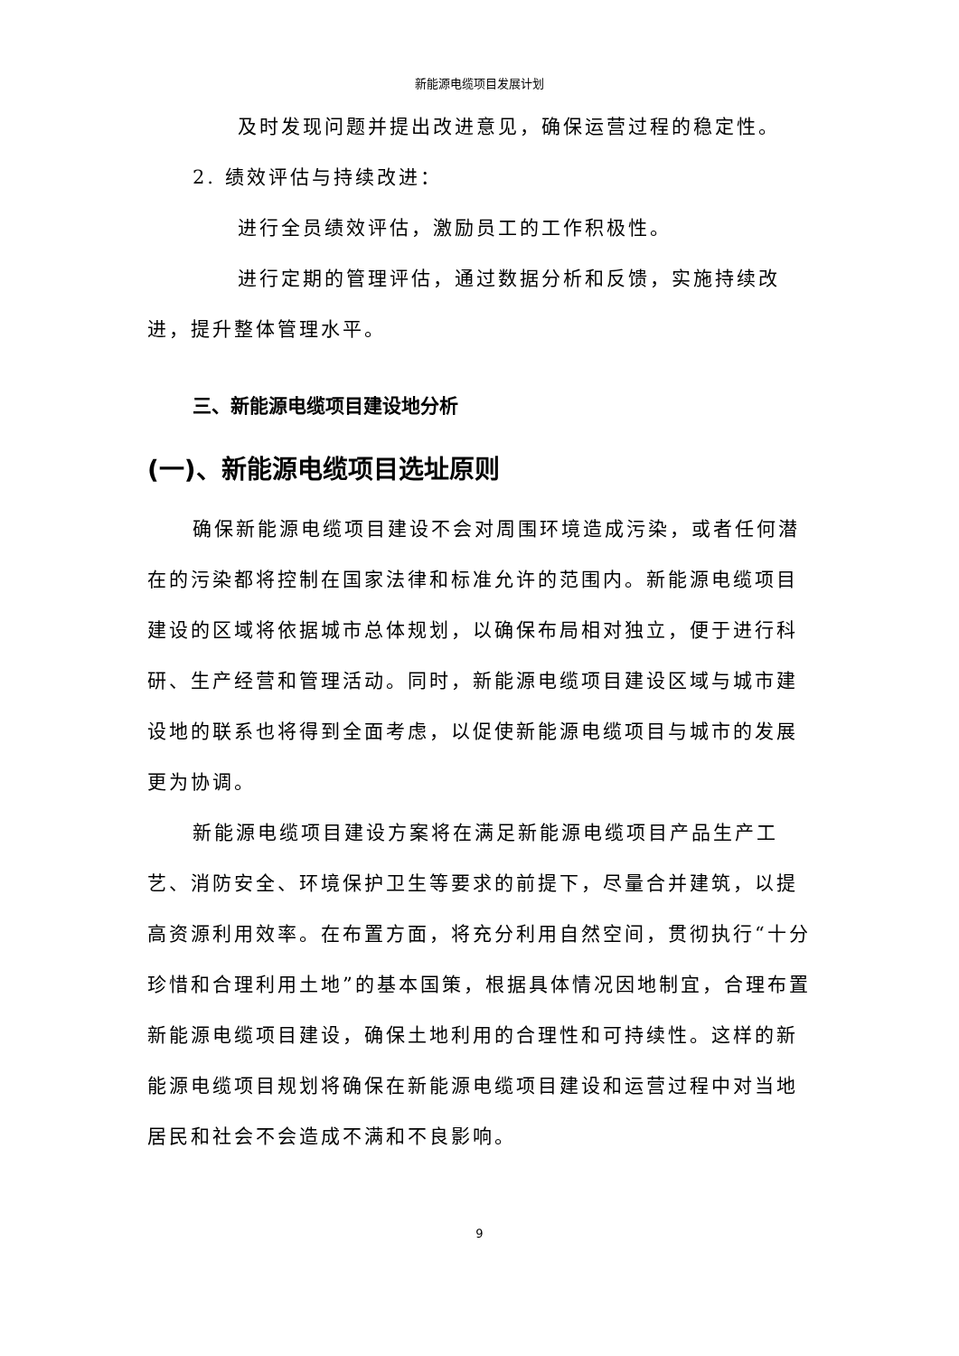新能源电缆项目发展计划
及时发现问题并提出改进意见，确保运营过程的稳定性。
2. 绩效评估与持续改进：
进行全员绩效评估，激励员工的工作积极性。
进行定期的管理评估，通过数据分析和反馈，实施持续改进，提升整体管理水平。
三、新能源电缆项目建设地分析
(一)、新能源电缆项目选址原则
确保新能源电缆项目建设不会对周围环境造成污染，或者任何潜在的污染都将控制在国家法律和标准允许的范围内。新能源电缆项目建设的区域将依据城市总体规划，以确保布局相对独立，便于进行科研、生产经营和管理活动。同时，新能源电缆项目建设区域与城市建设地的联系也将得到全面考虑，以促使新能源电缆项目与城市的发展更为协调。
新能源电缆项目建设方案将在满足新能源电缆项目产品生产工艺、消防安全、环境保护卫生等要求的前提下，尽量合并建筑，以提高资源利用效率。在布置方面，将充分利用自然空间，贯彻执行“十分珍惜和合理利用土地”的基本国策，根据具体情况因地制宜，合理布置新能源电缆项目建设，确保土地利用的合理性和可持续性。这样的新能源电缆项目规划将确保在新能源电缆项目建设和运营过程中对当地居民和社会不会造成不满和不良影响。
9